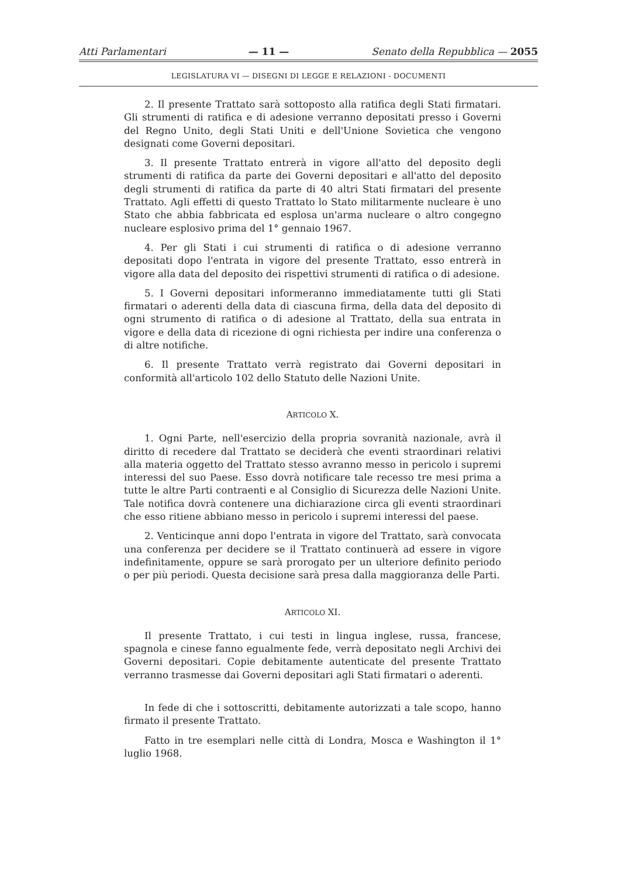Atti Parlamentari — 11 — Senato della Repubblica — 2055
LEGISLATURA VI — DISEGNI DI LEGGE E RELAZIONI - DOCUMENTI
2. Il presente Trattato sarà sottoposto alla ratifica degli Stati firmatari. Gli strumenti di ratifica e di adesione verranno depositati presso i Governi del Regno Unito, degli Stati Uniti e dell'Unione Sovietica che vengono designati come Governi depositari.
3. Il presente Trattato entrerà in vigore all'atto del deposito degli strumenti di ratifica da parte dei Governi depositari e all'atto del deposito degli strumenti di ratifica da parte di 40 altri Stati firmatari del presente Trattato. Agli effetti di questo Trattato lo Stato militarmente nucleare è uno Stato che abbia fabbricata ed esplosa un'arma nucleare o altro congegno nucleare esplosivo prima del 1° gennaio 1967.
4. Per gli Stati i cui strumenti di ratifica o di adesione verranno depositati dopo l'entrata in vigore del presente Trattato, esso entrerà in vigore alla data del deposito dei rispettivi strumenti di ratifica o di adesione.
5. I Governi depositari informeranno immediatamente tutti gli Stati firmatari o aderenti della data di ciascuna firma, della data del deposito di ogni strumento di ratifica o di adesione al Trattato, della sua entrata in vigore e della data di ricezione di ogni richiesta per indire una conferenza o di altre notifiche.
6. Il presente Trattato verrà registrato dai Governi depositari in conformità all'articolo 102 dello Statuto delle Nazioni Unite.
ARTICOLO X.
1. Ogni Parte, nell'esercizio della propria sovranità nazionale, avrà il diritto di recedere dal Trattato se deciderà che eventi straordinari relativi alla materia oggetto del Trattato stesso avranno messo in pericolo i supremi interessi del suo Paese. Esso dovrà notificare tale recesso tre mesi prima a tutte le altre Parti contraenti e al Consiglio di Sicurezza delle Nazioni Unite. Tale notifica dovrà contenere una dichiarazione circa gli eventi straordinari che esso ritiene abbiano messo in pericolo i supremi interessi del paese.
2. Venticinque anni dopo l'entrata in vigore del Trattato, sarà convocata una conferenza per decidere se il Trattato continuerà ad essere in vigore indefinitamente, oppure se sarà prorogato per un ulteriore definito periodo o per più periodi. Questa decisione sarà presa dalla maggioranza delle Parti.
ARTICOLO XI.
Il presente Trattato, i cui testi in lingua inglese, russa, francese, spagnola e cinese fanno egualmente fede, verrà depositato negli Archivi dei Governi depositari. Copie debitamente autenticate del presente Trattato verranno trasmesse dai Governi depositari agli Stati firmatari o aderenti.
In fede di che i sottoscritti, debitamente autorizzati a tale scopo, hanno firmato il presente Trattato.
Fatto in tre esemplari nelle città di Londra, Mosca e Washington il 1° luglio 1968.